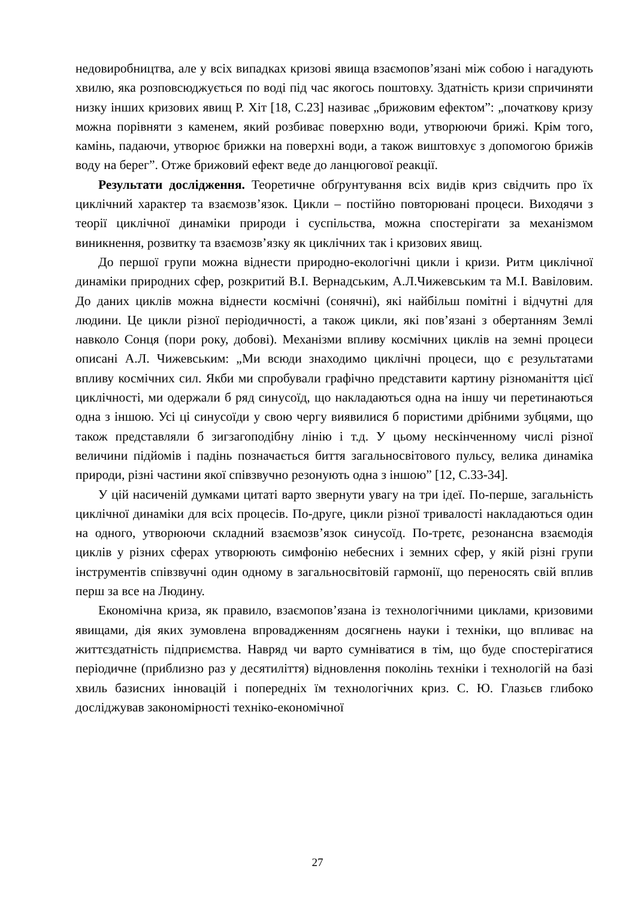недовиробництва, але у всіх випадках кризові явища взаємопов’язані між собою і нагадують хвилю, яка розповсюджується по воді під час якогось поштовху. Здатність кризи спричиняти низку інших кризових явищ Р. Хіт [18, С.23] називає „брижовим ефектом”: „початкову кризу можна порівняти з каменем, який розбиває поверхню води, утворюючи брижі. Крім того, камінь, падаючи, утворює брижки на поверхні води, а також виштовхує з допомогою брижів воду на берег”. Отже брижовий ефект веде до ланцюгової реакції.
Результати дослідження. Теоретичне обґрунтування всіх видів криз свідчить про їх циклічний характер та взаємозв’язок. Цикли – постійно повторювані процеси. Виходячи з теорії циклічної динаміки природи і суспільства, можна спостерігати за механізмом виникнення, розвитку та взаємозв’язку як циклічних так і кризових явищ.
До першої групи можна віднести природно-екологічні цикли і кризи. Ритм циклічної динаміки природних сфер, розкритий В.І. Вернадським, А.Л.Чижевським та М.І. Вавіловим. До даних циклів можна віднести космічні (сонячні), які найбільш помітні і відчутні для людини. Це цикли різної періодичності, а також цикли, які пов’язані з обертанням Землі навколо Сонця (пори року, добові). Механізми впливу космічних циклів на земні процеси описані А.Л. Чижевським: „Ми всюди знаходимо циклічні процеси, що є результатами впливу космічних сил. Якби ми спробували графічно представити картину різноманіття цієї циклічності, ми одержали б ряд синусоїд, що накладаються одна на іншу чи перетинаються одна з іншою. Усі ці синусоїди у свою чергу виявилися б пористими дрібними зубцями, що також представляли б зигзагоподібну лінію і т.д. У цьому нескінченному числі різної величини підйомів і падінь позначається биття загальносвітового пульсу, велика динаміка природи, різні частини якої співзвучно резонують одна з іншою” [12, С.33-34].
У цій насиченій думками цитаті варто звернути увагу на три ідеї. По-перше, загальність циклічної динаміки для всіх процесів. По-друге, цикли різної тривалості накладаються один на одного, утворюючи складний взаємозв’язок синусоїд. По-третє, резонансна взаємодія циклів у різних сферах утворюють симфонію небесних і земних сфер, у якій різні групи інструментів співзвучні один одному в загальносвітовій гармонії, що переносять свій вплив перш за все на Людину.
Економічна криза, як правило, взаємопов’язана із технологічними циклами, кризовими явищами, дія яких зумовлена впровадженням досягнень науки і техніки, що впливає на життєздатність підприємства. Навряд чи варто сумніватися в тім, що буде спостерігатися періодичне (приблизно раз у десятиліття) відновлення поколінь техніки і технологій на базі хвиль базисних інновацій і попередніх їм технологічних криз. С. Ю. Глазьєв глибоко досліджував закономірності техніко-економічної
27